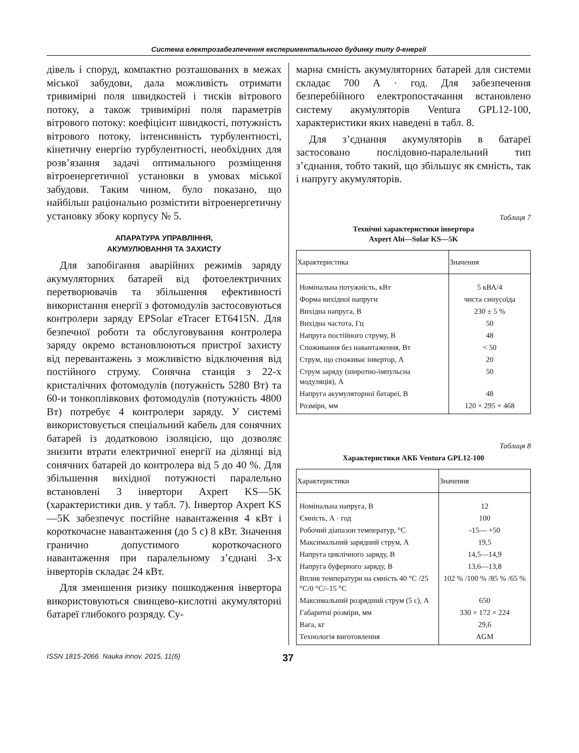Система електрозабезпечення експериментального будинку типу 0-енергії
дівель і споруд, компактно розташованих в межах міської забудови, дала можливість отримати тривимірні поля швидкостей і тисків вітрового потоку, а також тривимірні поля параметрів вітрового потоку: коефіцієнт швидкості, потужність вітрового потоку, інтенсивність турбулентності, кінетичну енергію турбулентності, необхідних для розв’язання задачі оптимального розміщення вітроенергетичної установки в умовах міської забудови. Таким чином, було показано, що найбільш раціонально розмістити вітроенергетичну установку збоку корпусу № 5.
АПАРАТУРА УПРАВЛІННЯ,
АКУМУЛЮВАННЯ ТА ЗАХИСТУ
Для запобігання аварійних режимів заряду акумуляторних батарей від фотоелектричних перетворювачів та збільшення ефективності використання енергії з фотомодулів застосовуються контролери заряду EPSolar eTracer ET6415N. Для безпечної роботи та обслуговування контролера заряду окремо встановлюються пристрої захисту від перевантажень з можливістю відключення від постійного струму. Сонячна станція з 22-х кристалічних фотомодулів (потужність 5280 Вт) та 60-и тонкоплівкових фотомодулів (потужність 4800 Вт) потребує 4 контролери заряду. У системі використовується спеціальний кабель для сонячних батарей із додатковою ізоляцією, що дозволяє знизити втрати електричної енергії на ділянці від сонячних батарей до контролера від 5 до 40 %. Для збільшення вихідної потужності паралельно встановлені 3 інвертори Axpert KS—5K (характеристики див. у табл. 7). Інвертор Axpert KS—5K забезпечує постійне навантаження 4 кВт і короткочасне навантаження (до 5 с) 8 кВт. Значення гранично допустимого короткочасного навантаження при паралельному з’єднані 3-х інверторів складає 24 кВт.
Для зменшення ризику пошкодження інвертора використовуються свинцево-кислотні акумуляторні батареї глибокого розряду. Су-
марна ємність акумуляторних батарей для системи складає 700 А · год. Для забезпечення безперебійного електропостачання встановлено систему акумуляторів Ventura GPL12-100, характеристики яких наведені в табл. 8.
Для з’єднання акумуляторів в батареї застосовано послідовно-паралельний тип з’єднання, тобто такий, що збільшує як ємність, так і напругу акумуляторів.
Таблиця 7
Технічні характеристики інвертора
Axpert Abi—Solar KS—5K
| Характеристика | Значення |
| --- | --- |
| Номінальна потужність, кВт | 5 кВА/4 |
| Форма вихідної напруги | чиста синусоїда |
| Вихідна напруга, В | 230 ± 5 % |
| Вихідна частота, Гц | 50 |
| Напруга постійного струму, В | 48 |
| Споживання без навантаження, Вт | < 50 |
| Струм, що споживає інвертор, А | 20 |
| Струм заряду (широтно-імпульсна модуляція), А | 50 |
| Напруга акумуляторної батареї, В | 48 |
| Розміри, мм | 120 × 295 × 468 |
Таблиця 8
Характеристики АКБ Ventura GPL12-100
| Характеристики | Значення |
| --- | --- |
| Номінальна напруга, В | 12 |
| Ємність, А · год | 100 |
| Робочий діапазон температур, °С | -15— +50 |
| Максимальний зарядний струм, А | 19,5 |
| Напруга циклічного заряду, В | 14,5—14,9 |
| Напруга буферного заряду, В | 13,6—13,8 |
| Вплив температури на ємність 40 °С /25 °С/0 °С/–15 °С | 102 % /100 % /85 % /65 % |
| Максимальний розрядний струм (5 с), А | 650 |
| Габаритні розміри, мм | 330 × 172 × 224 |
| Вага, кг | 29,6 |
| Технологія виготовлення | AGM |
ISSN 1815-2066. Nauka innov. 2015, 11(6)
37